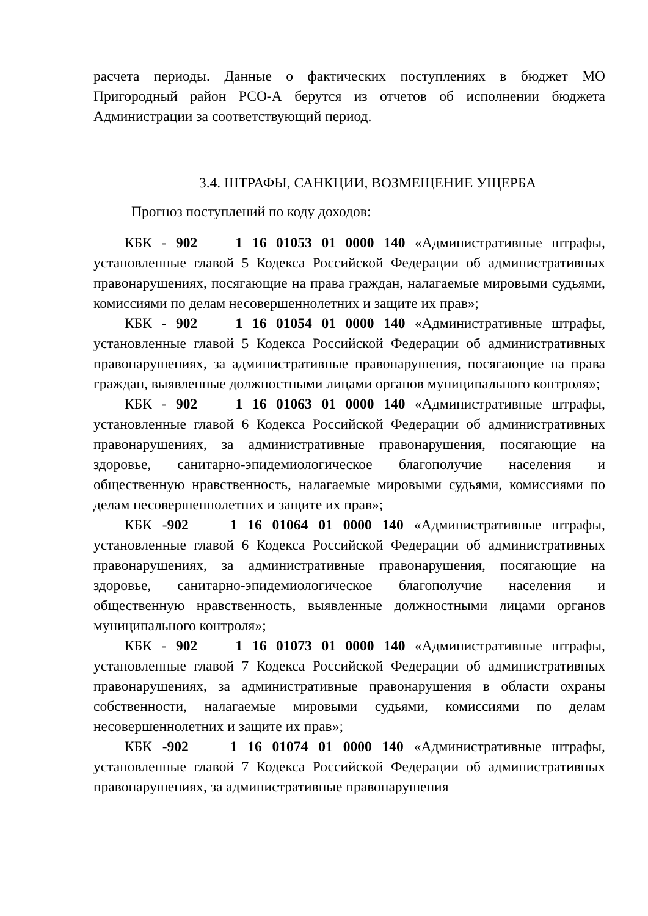расчета периоды. Данные о фактических поступлениях в бюджет МО Пригородный район РСО-А берутся из отчетов об исполнении бюджета Администрации за соответствующий период.
3.4. ШТРАФЫ, САНКЦИИ, ВОЗМЕЩЕНИЕ УЩЕРБА
Прогноз поступлений по коду доходов:
КБК - 902 1 16 01053 01 0000 140 «Административные штрафы, установленные главой 5 Кодекса Российской Федерации об административных правонарушениях, посягающие на права граждан, налагаемые мировыми судьями, комиссиями по делам несовершеннолетних и защите их прав»;
КБК - 902 1 16 01054 01 0000 140 «Административные штрафы, установленные главой 5 Кодекса Российской Федерации об административных правонарушениях, за административные правонарушения, посягающие на права граждан, выявленные должностными лицами органов муниципального контроля»;
КБК - 902 1 16 01063 01 0000 140 «Административные штрафы, установленные главой 6 Кодекса Российской Федерации об административных правонарушениях, за административные правонарушения, посягающие на здоровье, санитарно-эпидемиологическое благополучие населения и общественную нравственность, налагаемые мировыми судьями, комиссиями по делам несовершеннолетних и защите их прав»;
КБК -902 1 16 01064 01 0000 140 «Административные штрафы, установленные главой 6 Кодекса Российской Федерации об административных правонарушениях, за административные правонарушения, посягающие на здоровье, санитарно-эпидемиологическое благополучие населения и общественную нравственность, выявленные должностными лицами органов муниципального контроля»;
КБК - 902 1 16 01073 01 0000 140 «Административные штрафы, установленные главой 7 Кодекса Российской Федерации об административных правонарушениях, за административные правонарушения в области охраны собственности, налагаемые мировыми судьями, комиссиями по делам несовершеннолетних и защите их прав»;
КБК -902 1 16 01074 01 0000 140 «Административные штрафы, установленные главой 7 Кодекса Российской Федерации об административных правонарушениях, за административные правонарушения